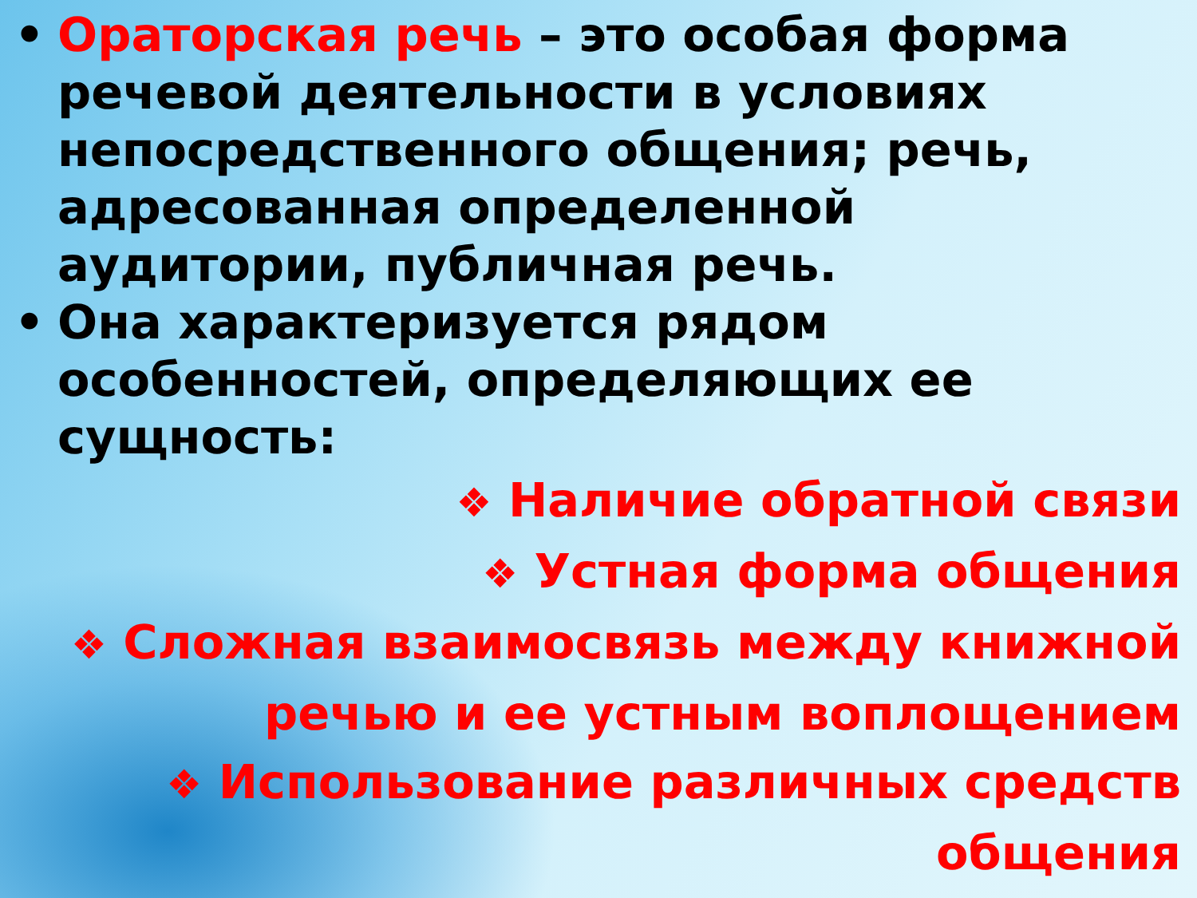• Ораторская речь – это особая форма речевой деятельности в условиях непосредственного общения; речь, адресованная определенной аудитории, публичная речь.
• Она характеризуется рядом особенностей, определяющих ее сущность:
❖ Наличие обратной связи
❖ Устная форма общения
❖ Сложная взаимосвязь между книжной речью и ее устным воплощением
❖ Использование различных средств общения